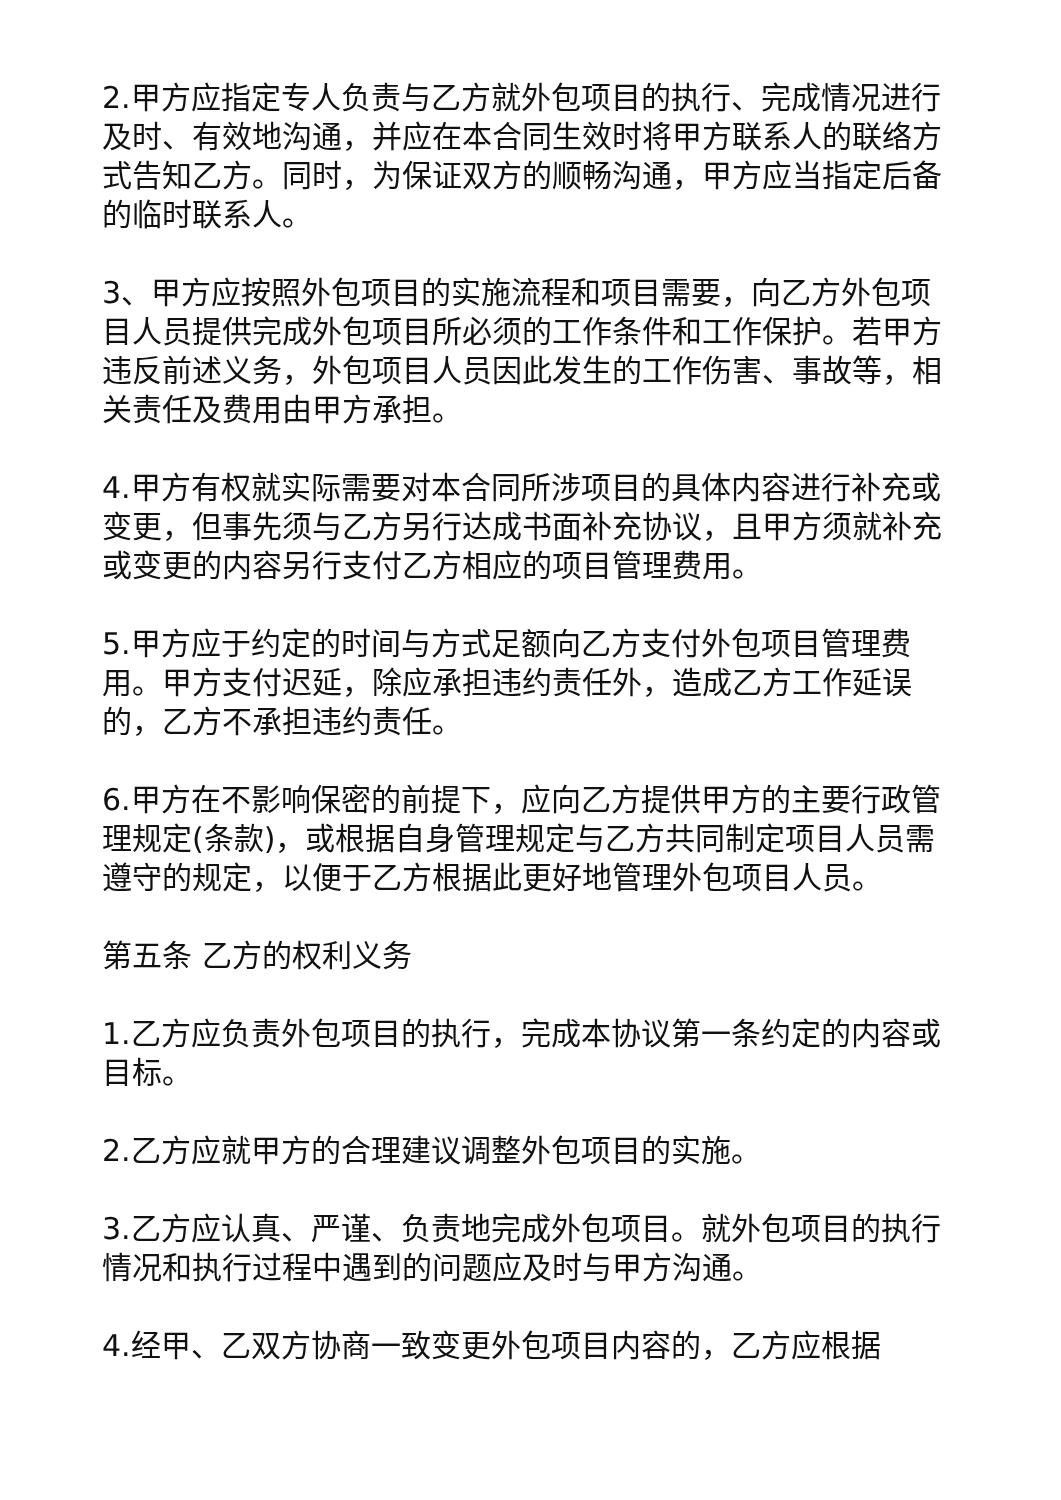2.甲方应指定专人负责与乙方就外包项目的执行、完成情况进行及时、有效地沟通，并应在本合同生效时将甲方联系人的联络方式告知乙方。同时，为保证双方的顺畅沟通，甲方应当指定后备的临时联系人。
3、甲方应按照外包项目的实施流程和项目需要，向乙方外包项目人员提供完成外包项目所必须的工作条件和工作保护。若甲方违反前述义务，外包项目人员因此发生的工作伤害、事故等，相关责任及费用由甲方承担。
4.甲方有权就实际需要对本合同所涉项目的具体内容进行补充或变更，但事先须与乙方另行达成书面补充协议，且甲方须就补充或变更的内容另行支付乙方相应的项目管理费用。
5.甲方应于约定的时间与方式足额向乙方支付外包项目管理费用。甲方支付迟延，除应承担违约责任外，造成乙方工作延误的，乙方不承担违约责任。
6.甲方在不影响保密的前提下，应向乙方提供甲方的主要行政管理规定(条款)，或根据自身管理规定与乙方共同制定项目人员需遵守的规定，以便于乙方根据此更好地管理外包项目人员。
第五条 乙方的权利义务
1.乙方应负责外包项目的执行，完成本协议第一条约定的内容或目标。
2.乙方应就甲方的合理建议调整外包项目的实施。
3.乙方应认真、严谨、负责地完成外包项目。就外包项目的执行情况和执行过程中遇到的问题应及时与甲方沟通。
4.经甲、乙双方协商一致变更外包项目内容的，乙方应根据